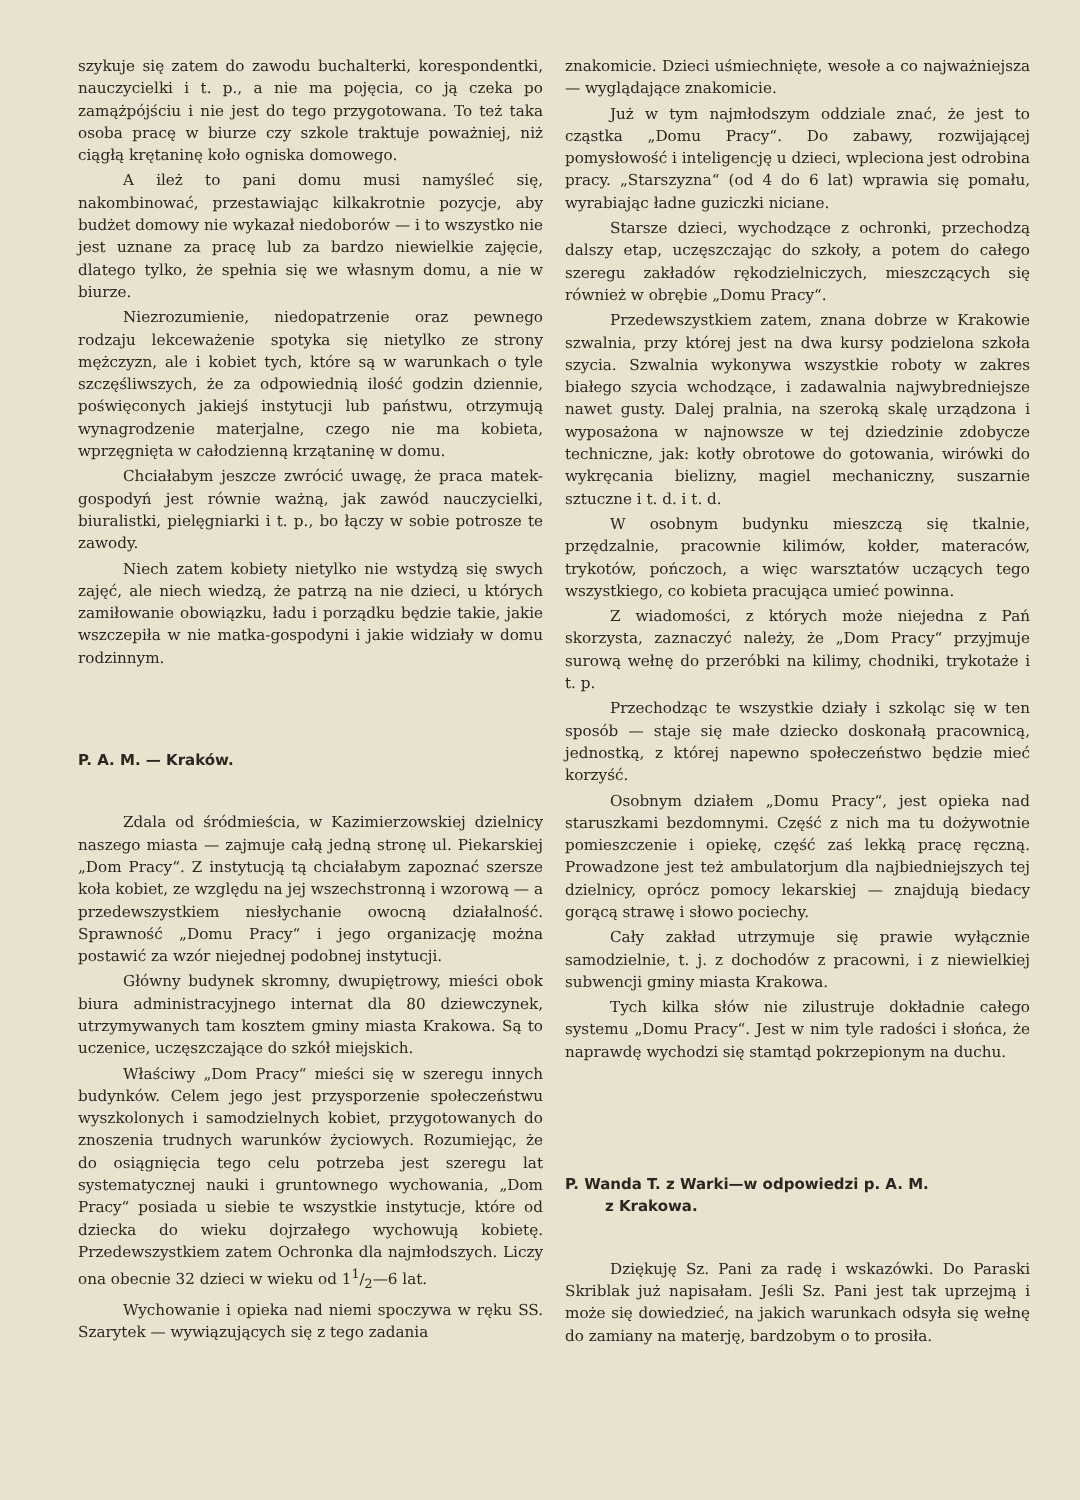szykuje się zatem do zawodu buchalterki, korespondentki, nauczycielki i t. p., a nie ma pojęcia, co ją czeka po zamążpójściu i nie jest do tego przygotowana. To też taka osoba pracę w biurze czy szkole traktuje poważniej, niż ciągłą krętaninę koło ogniska domowego.
A ileż to pani domu musi namyśleć się, nakombinować, przestawiając kilkakrotnie pozycje, aby budżet domowy nie wykazał niedoborów — i to wszystko nie jest uznane za pracę lub za bardzo niewielkie zajęcie, dlatego tylko, że spełnia się we własnym domu, a nie w biurze.
Niezrozumienie, niedopatrzenie oraz pewnego rodzaju lekceważenie spotyka się nietylko ze strony mężczyzn, ale i kobiet tych, które są w warunkach o tyle szczęśliwszych, że za odpowiednią ilość godzin dziennie, poświęconych jakiejś instytucji lub państwu, otrzymują wynagrodzenie materjalne, czego nie ma kobieta, wprzęgnięta w całodzienną krzątaninę w domu.
Chciałabym jeszcze zwrócić uwagę, że praca matek-gospodyń jest równie ważną, jak zawód nauczycielki, biuralistki, pielęgniarki i t. p., bo łączy w sobie potrosze te zawody.
Niech zatem kobiety nietylko nie wstydzą się swych zajęć, ale niech wiedzą, że patrzą na nie dzieci, u których zamiłowanie obowiązku, ładu i porządku będzie takie, jakie wszczepiła w nie matka-gospodyni i jakie widziały w domu rodzinnym.
P. A. M. — Kraków.
Zdala od śródmieścia, w Kazimierzowskiej dzielnicy naszego miasta — zajmuje całą jedną stronę ul. Piekarskiej „Dom Pracy“. Z instytucją tą chciałabym zapoznać szersze koła kobiet, ze względu na jej wszechstronną i wzorową — a przedewszystkiem niesłychanie owocną działalność. Sprawność „Domu Pracy“ i jego organizację można postawić za wzór niejednej podobnej instytucji.
Główny budynek skromny, dwupiętrowy, mieści obok biura administracyjnego internat dla 80 dziewczynek, utrzymywanych tam kosztem gminy miasta Krakowa. Są to uczenice, uczęszczające do szkół miejskich.
Właściwy „Dom Pracy“ mieści się w szeregu innych budynków. Celem jego jest przysporzenie społeczeństwu wyszkolonych i samodzielnych kobiet, przygotowanych do znoszenia trudnych warunków życiowych. Rozumiejąc, że do osiągnięcia tego celu potrzeba jest szeregu lat systematycznej nauki i gruntownego wychowania, „Dom Pracy“ posiada u siebie te wszystkie instytucje, które od dziecka do wieku dojrzałego wychowują kobietę. Przedewszystkiem zatem Ochronka dla najmłodszych. Liczy ona obecnie 32 dzieci w wieku od 11/2—6 lat.
Wychowanie i opieka nad niemi spoczywa w ręku SS. Szarytek — wywiązujących się z tego zadania
znakomicie. Dzieci uśmiechnięte, wesołe a co najważniejsza — wyglądające znakomicie.
Już w tym najmłodszym oddziale znać, że jest to cząstka „Domu Pracy“. Do zabawy, rozwijającej pomysłowość i inteligencję u dzieci, wpleciona jest odrobina pracy. „Starszyzna“ (od 4 do 6 lat) wprawia się pomału, wyrabiając ładne guziczki niciane.
Starsze dzieci, wychodzące z ochronki, przechodzą dalszy etap, uczęszczając do szkoły, a potem do całego szeregu zakładów rękodzielniczych, mieszczących się również w obrębie „Domu Pracy“.
Przedewszystkiem zatem, znana dobrze w Krakowie szwalnia, przy której jest na dwa kursy podzielona szkoła szycia. Szwalnia wykonywa wszystkie roboty w zakres białego szycia wchodzące, i zadawalnia najwybredniejsze nawet gusty. Dalej pralnia, na szeroką skalę urządzona i wyposażona w najnowsze w tej dziedzinie zdobycze techniczne, jak: kotły obrotowe do gotowania, wirówki do wykręcania bielizny, magiel mechaniczny, suszarnie sztuczne i t. d. i t. d.
W osobnym budynku mieszczą się tkalnie, przędzalnie, pracownie kilimów, kołder, materaców, trykotów, pończoch, a więc warsztatów uczących tego wszystkiego, co kobieta pracująca umieć powinna.
Z wiadomości, z których może niejedna z Pań skorzysta, zaznaczyć należy, że „Dom Pracy“ przyjmuje surową wełnę do przeróbki na kilimy, chodniki, trykotaże i t. p.
Przechodząc te wszystkie działy i szkoląc się w ten sposób — staje się małe dziecko doskonałą pracownicą, jednostką, z której napewno społeczeństwo będzie mieć korzyść.
Osobnym działem „Domu Pracy“, jest opieka nad staruszkami bezdomnymi. Część z nich ma tu dożywotnie pomieszczenie i opiekę, część zaś lekką pracę ręczną. Prowadzone jest też ambulatorjum dla najbiedniejszych tej dzielnicy, oprócz pomocy lekarskiej — znajdują biedacy gorącą strawę i słowo pociechy.
Cały zakład utrzymuje się prawie wyłącznie samodzielnie, t. j. z dochodów z pracowni, i z niewielkiej subwencji gminy miasta Krakowa.
Tych kilka słów nie zilustruje dokładnie całego systemu „Domu Pracy“. Jest w nim tyle radości i słońca, że naprawdę wychodzi się stamtąd pokrzepionym na duchu.
P. Wanda T. z Warki—w odpowiedzi p. A. M.
z Krakowa.
Dziękuję Sz. Pani za radę i wskazówki. Do Paraski Skriblak już napisałam. Jeśli Sz. Pani jest tak uprzejmą i może się dowiedzieć, na jakich warunkach odsyła się wełnę do zamiany na materję, bardzobym o to prosiła.